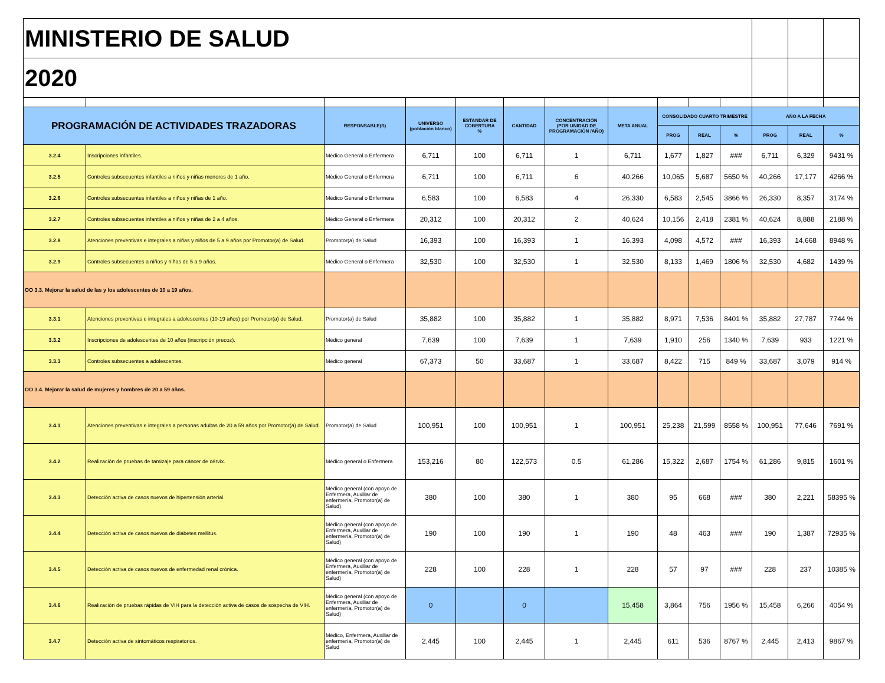| MINISTERIO DE SALUD | | | | | | | | | | | | | |
| 2020 | | | | | | | | | | | | | |
| PROGRAMACIÓN DE ACTIVIDADES TRAZADORAS | | RESPONSABLE(S) | UNIVERSO (población blanco) | ESTANDAR DE COBERTURA % | CANTIDAD | CONCENTRACIÓN (POR UNIDAD DE PROGRAMACIÓN /AÑO) | META ANUAL | CONSOLIDADO CUARTO TRIMESTRE | | | AÑO A LA FECHA | | |
| | | | | | | | | PROG | REAL | % | PROG | REAL | % |
| 3.2.4 | Inscripciones infantiles. | Médico General o Enfermera | 6,711 | 100 | 6,711 | 1 | 6,711 | 1,677 | 1,827 | ### | 6,711 | 6,329 | 9431 % |
| 3.2.5 | Controles subsecuentes infantiles a niños y niñas menores de 1 año. | Médico General o Enfermera | 6,711 | 100 | 6,711 | 6 | 40,266 | 10,065 | 5,687 | 5650 % | 40,266 | 17,177 | 4266 % |
| 3.2.6 | Controles subsecuentes infantiles a niños y niñas de 1 año. | Médico General o Enfermera | 6,583 | 100 | 6,583 | 4 | 26,330 | 6,583 | 2,545 | 3866 % | 26,330 | 8,357 | 3174 % |
| 3.2.7 | Controles subsecuentes infantiles a niños y niñas de 2 a 4 años. | Médico General o Enfermera | 20,312 | 100 | 20,312 | 2 | 40,624 | 10,156 | 2,418 | 2381 % | 40,624 | 8,888 | 2188 % |
| 3.2.8 | Atenciones preventivas e integrales a niñas y niños de 5 a 9 años por Promotor(a) de Salud. | Promotor(a) de Salud | 16,393 | 100 | 16,393 | 1 | 16,393 | 4,098 | 4,572 | ### | 16,393 | 14,668 | 8948 % |
| 3.2.9 | Controles subsecuentes a niños y niñas de 5 a 9 años. | Médico General o Enfermera | 32,530 | 100 | 32,530 | 1 | 32,530 | 8,133 | 1,469 | 1806 % | 32,530 | 4,682 | 1439 % |
| OO 3.3. Mejorar la salud de las y los adolescentes de 10 a 19 años. | | | | | | | | | | | | | |
| 3.3.1 | Atenciones preventivas e integrales a adolescentes (10-19 años) por Promotor(a) de Salud. | Promotor(a) de Salud | 35,882 | 100 | 35,882 | 1 | 35,882 | 8,971 | 7,536 | 8401 % | 35,882 | 27,787 | 7744 % |
| 3.3.2 | Inscripciones de adolescentes de 10 años (inscripción precoz). | Médico general | 7,639 | 100 | 7,639 | 1 | 7,639 | 1,910 | 256 | 1340 % | 7,639 | 933 | 1221 % |
| 3.3.3 | Controles subsecuentes a adolescentes. | Médico general | 67,373 | 50 | 33,687 | 1 | 33,687 | 8,422 | 715 | 849 % | 33,687 | 3,079 | 914 % |
| OO 3.4. Mejorar la salud de mujeres y hombres de 20 a 59 años. | | | | | | | | | | | | | |
| 3.4.1 | Atenciones preventivas e integrales a personas adultas de 20 a 59 años por Promotor(a) de Salud. | Promotor(a) de Salud | 100,951 | 100 | 100,951 | 1 | 100,951 | 25,238 | 21,599 | 8558 % | 100,951 | 77,646 | 7691 % |
| 3.4.2 | Realización de pruebas de tamizaje para cáncer de cérvix. | Médico general o Enfermera | 153,216 | 80 | 122,573 | 0.5 | 61,286 | 15,322 | 2,687 | 1754 % | 61,286 | 9,815 | 1601 % |
| 3.4.3 | Detección activa de casos nuevos de hipertensión arterial. | Médico general (con apoyo de Enfermera, Auxiliar de enfermería, Promotor(a) de Salud) | 380 | 100 | 380 | 1 | 380 | 95 | 668 | ### | 380 | 2,221 | 58395 % |
| 3.4.4 | Detección activa de casos nuevos de diabetes mellitus. | Médico general (con apoyo de Enfermera, Auxiliar de enfermería, Promotor(a) de Salud) | 190 | 100 | 190 | 1 | 190 | 48 | 463 | ### | 190 | 1,387 | 72935 % |
| 3.4.5 | Detección activa de casos nuevos de enfermedad renal crónica. | Médico general (con apoyo de Enfermera, Auxiliar de enfermería, Promotor(a) de Salud) | 228 | 100 | 228 | 1 | 228 | 57 | 97 | ### | 228 | 237 | 10385 % |
| 3.4.6 | Realización de pruebas rápidas de VIH para la detección activa de casos de sospecha de VIH. | Médico general (con apoyo de Enfermera, Auxiliar de enfermería, Promotor(a) de Salud) | 0 | | 0 | | 15,458 | 3,864 | 756 | 1956 % | 15,458 | 6,266 | 4054 % |
| 3.4.7 | Detección activa de sintomáticos respiratorios. | Médico, Enfermera, Auxiliar de enfermería, Promotor(a) de Salud | 2,445 | 100 | 2,445 | 1 | 2,445 | 611 | 536 | 8767 % | 2,445 | 2,413 | 9867 % |